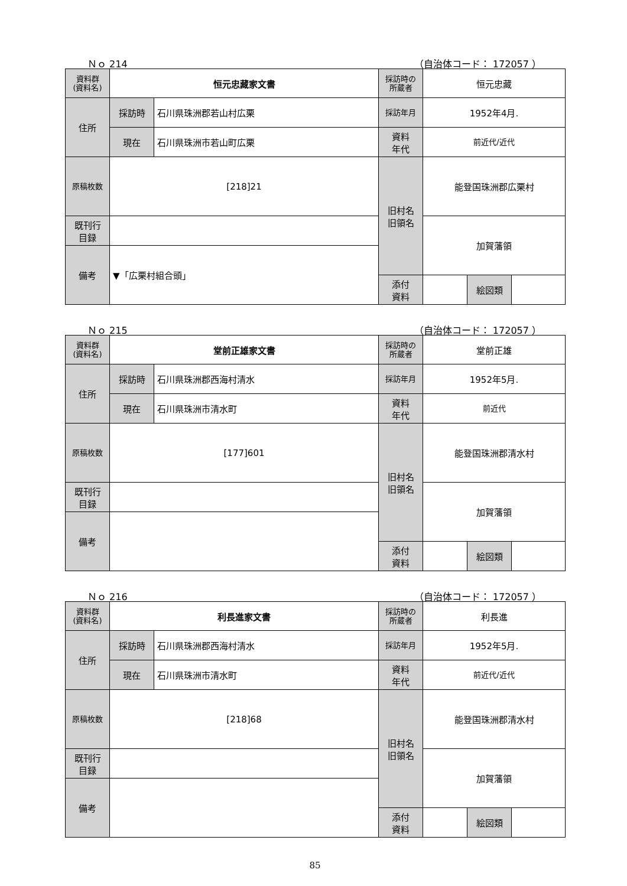Ｎｏ 214 （自治体コード： 172057 ）
| 資料群 (資料名) | 恒元忠藏家文書 | | 採訪時の 所蔵者 | 恒元忠藏 | | |
| 住所 | 採訪時 | 石川県珠洲郡若山村広栗 | 採訪年月 | 1952年4月. | | |
| | 現在 | 石川県珠洲市若山町広栗 | 資料 年代 | 前近代/近代 | | |
| 原稿枚数 | [218]21 | | 旧村名 旧領名 | 能登国珠洲郡広栗村 | | |
| 既刊行 目録 | | | | 加賀藩領 | | |
| 備考 | ▼「広栗村組合頭」 | | | | | |
| | | | 添付 資料 | | 絵図類 | |
Ｎｏ 215 （自治体コード： 172057 ）
| 資料群 (資料名) | 堂前正雄家文書 | | 採訪時の 所蔵者 | 堂前正雄 | | |
| 住所 | 採訪時 | 石川県珠洲郡西海村清水 | 採訪年月 | 1952年5月. | | |
| | 現在 | 石川県珠洲市清水町 | 資料 年代 | 前近代 | | |
| 原稿枚数 | [177]601 | | 旧村名 旧領名 | 能登国珠洲郡清水村 | | |
| 既刊行 目録 | | | | 加賀藩領 | | |
| 備考 | | | | | | |
| | | | 添付 資料 | | 絵図類 | |
Ｎｏ 216 （自治体コード： 172057 ）
| 資料群 (資料名) | 利長進家文書 | | 採訪時の 所蔵者 | 利長進 | | |
| 住所 | 採訪時 | 石川県珠洲郡西海村清水 | 採訪年月 | 1952年5月. | | |
| | 現在 | 石川県珠洲市清水町 | 資料 年代 | 前近代/近代 | | |
| 原稿枚数 | [218]68 | | 旧村名 旧領名 | 能登国珠洲郡清水村 | | |
| 既刊行 目録 | | | | 加賀藩領 | | |
| 備考 | | | | | | |
| | | | 添付 資料 | | 絵図類 | |
85